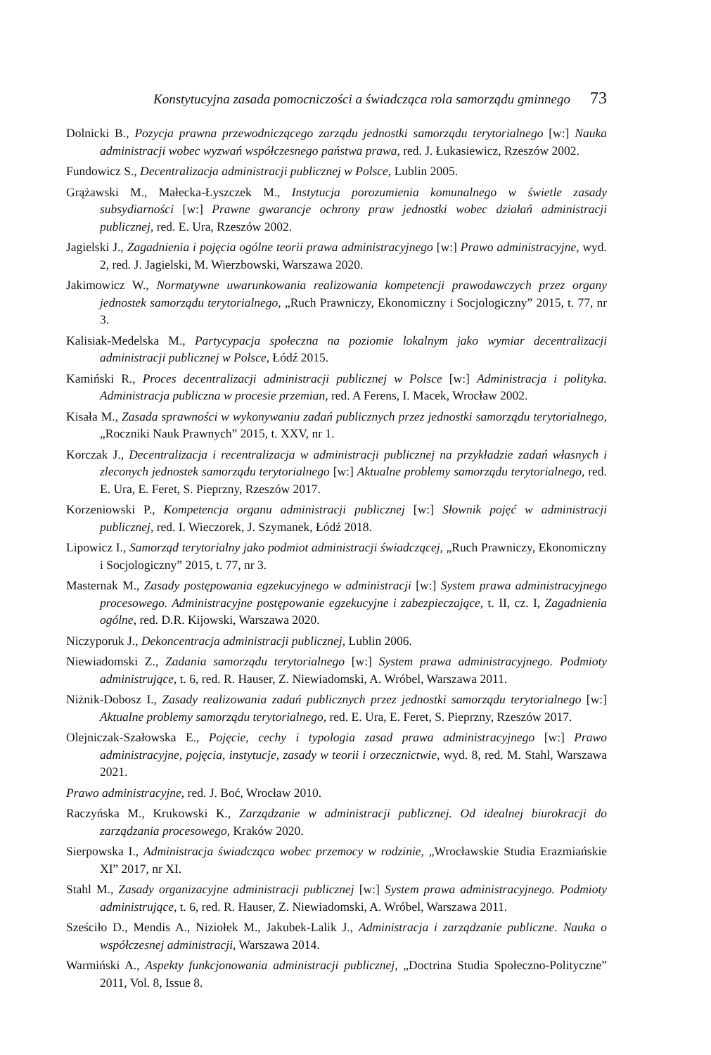Konstytucyjna zasada pomocniczości a świadcząca rola samorządu gminnego 73
Dolnicki B., Pozycja prawna przewodniczącego zarządu jednostki samorządu terytorialnego [w:] Nauka administracji wobec wyzwań współczesnego państwa prawa, red. J. Łukasiewicz, Rzeszów 2002.
Fundowicz S., Decentralizacja administracji publicznej w Polsce, Lublin 2005.
Grążawski M., Małecka-Łyszczek M., Instytucja porozumienia komunalnego w świetle zasady subsydiarności [w:] Prawne gwarancje ochrony praw jednostki wobec działań administracji publicznej, red. E. Ura, Rzeszów 2002.
Jagielski J., Zagadnienia i pojęcia ogólne teorii prawa administracyjnego [w:] Prawo administracyjne, wyd. 2, red. J. Jagielski, M. Wierzbowski, Warszawa 2020.
Jakimowicz W., Normatywne uwarunkowania realizowania kompetencji prawodawczych przez organy jednostek samorządu terytorialnego, „Ruch Prawniczy, Ekonomiczny i Socjologiczny” 2015, t. 77, nr 3.
Kalisiak-Medelska M., Partycypacja społeczna na poziomie lokalnym jako wymiar decentralizacji administracji publicznej w Polsce, Łódź 2015.
Kamiński R., Proces decentralizacji administracji publicznej w Polsce [w:] Administracja i polityka. Administracja publiczna w procesie przemian, red. A Ferens, I. Macek, Wrocław 2002.
Kisała M., Zasada sprawności w wykonywaniu zadań publicznych przez jednostki samorządu terytorialnego, „Roczniki Nauk Prawnych” 2015, t. XXV, nr 1.
Korczak J., Decentralizacja i recentralizacja w administracji publicznej na przykładzie zadań własnych i zleconych jednostek samorządu terytorialnego [w:] Aktualne problemy samorządu terytorialnego, red. E. Ura, E. Feret, S. Pieprzny, Rzeszów 2017.
Korzeniowski P., Kompetencja organu administracji publicznej [w:] Słownik pojęć w administracji publicznej, red. I. Wieczorek, J. Szymanek, Łódź 2018.
Lipowicz I., Samorząd terytorialny jako podmiot administracji świadczącej, „Ruch Prawniczy, Ekonomiczny i Socjologiczny” 2015, t. 77, nr 3.
Masternak M., Zasady postępowania egzekucyjnego w administracji [w:] System prawa administracyjnego procesowego. Administracyjne postępowanie egzekucyjne i zabezpieczające, t. II, cz. I, Zagadnienia ogólne, red. D.R. Kijowski, Warszawa 2020.
Niczyporuk J., Dekoncentracja administracji publicznej, Lublin 2006.
Niewiadomski Z., Zadania samorządu terytorialnego [w:] System prawa administracyjnego. Podmioty administrujące, t. 6, red. R. Hauser, Z. Niewiadomski, A. Wróbel, Warszawa 2011.
Niżnik-Dobosz I., Zasady realizowania zadań publicznych przez jednostki samorządu terytorialnego [w:] Aktualne problemy samorządu terytorialnego, red. E. Ura, E. Feret, S. Pieprzny, Rzeszów 2017.
Olejniczak-Szałowska E., Pojęcie, cechy i typologia zasad prawa administracyjnego [w:] Prawo administracyjne, pojęcia, instytucje, zasady w teorii i orzecznictwie, wyd. 8, red. M. Stahl, Warszawa 2021.
Prawo administracyjne, red. J. Boć, Wrocław 2010.
Raczyńska M., Krukowski K., Zarządzanie w administracji publicznej. Od idealnej biurokracji do zarządzania procesowego, Kraków 2020.
Sierpowska I., Administracja świadcząca wobec przemocy w rodzinie, „Wrocławskie Studia Erazmiańskie XI” 2017, nr XI.
Stahl M., Zasady organizacyjne administracji publicznej [w:] System prawa administracyjnego. Podmioty administrujące, t. 6, red. R. Hauser, Z. Niewiadomski, A. Wróbel, Warszawa 2011.
Sześciło D., Mendis A., Niziołek M., Jakubek-Lalik J., Administracja i zarządzanie publiczne. Nauka o współczesnej administracji, Warszawa 2014.
Warmiński A., Aspekty funkcjonowania administracji publicznej, „Doctrina Studia Społeczno-Polityczne” 2011, Vol. 8, Issue 8.